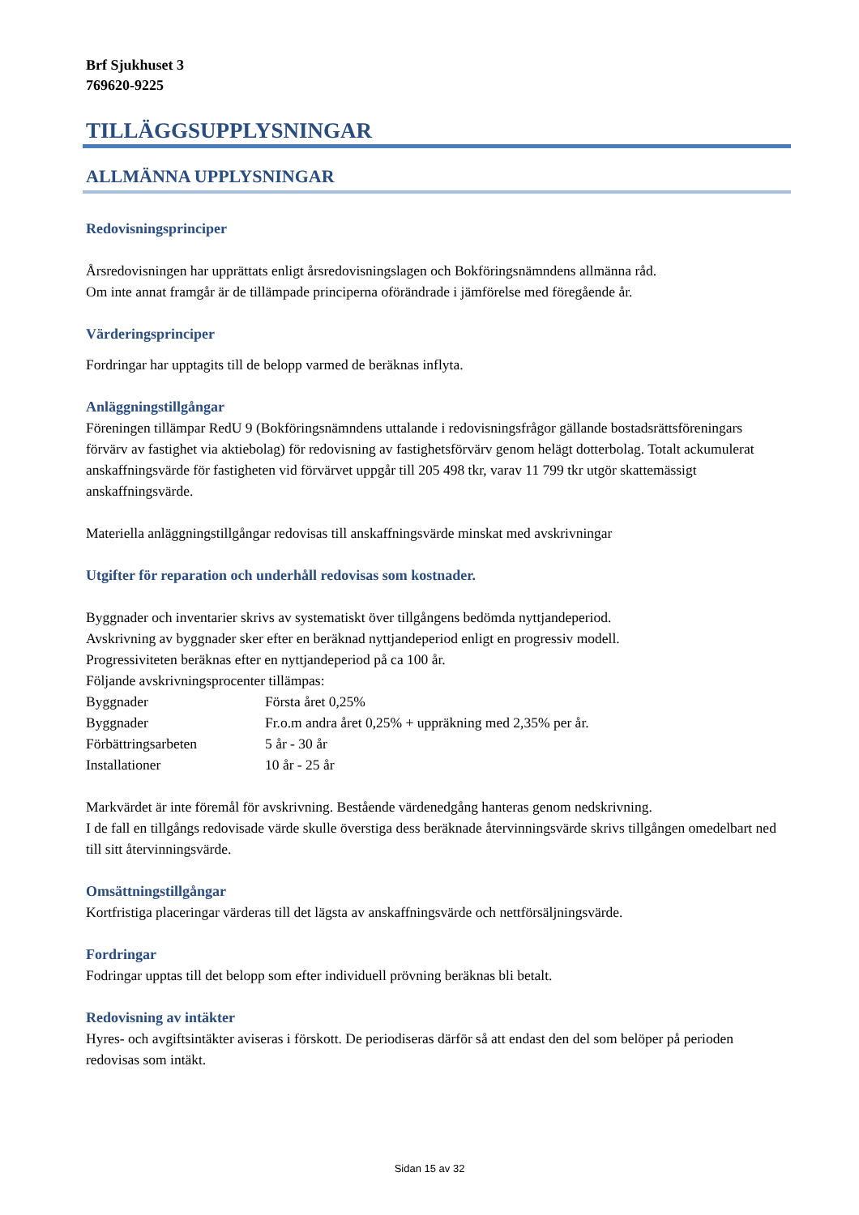Brf Sjukhuset 3
769620-9225
TILLÄGGSUPPLYSNINGAR
ALLMÄNNA UPPLYSNINGAR
Redovisningsprinciper
Årsredovisningen har upprättats enligt årsredovisningslagen och Bokföringsnämndens allmänna råd.
Om inte annat framgår är de tillämpade principerna oförändrade i jämförelse med föregående år.
Värderingsprinciper
Fordringar har upptagits till de belopp varmed de beräknas inflyta.
Anläggningstillgångar
Föreningen tillämpar RedU 9 (Bokföringsnämndens uttalande i redovisningsfrågor gällande bostadsrättsföreningars förvärv av fastighet via aktiebolag) för redovisning av fastighetsförvärv genom helägt dotterbolag. Totalt ackumulerat anskaffningsvärde för fastigheten vid förvärvet uppgår till 205 498 tkr, varav 11 799 tkr utgör skattemässigt anskaffningsvärde.
Materiella anläggningstillgångar redovisas till anskaffningsvärde minskat med avskrivningar
Utgifter för reparation och underhåll redovisas som kostnader.
Byggnader och inventarier skrivs av systematiskt över tillgångens bedömda nyttjandeperiod.
Avskrivning av byggnader sker efter en beräknad nyttjandeperiod enligt en progressiv modell.
Progressiviteten beräknas efter en nyttjandeperiod på ca 100 år.
Följande avskrivningsprocenter tillämpas:
Byggnader Första året 0,25%
Byggnader Fr.o.m andra året 0,25% + uppräkning med 2,35% per år.
Förbättringsarbeten 5 år - 30 år
Installationer 10 år - 25 år
Markvärdet är inte föremål för avskrivning. Bestående värdenedgång hanteras genom nedskrivning.
I de fall en tillgångs redovisade värde skulle överstiga dess beräknade återvinningsvärde skrivs tillgången omedelbart ned till sitt återvinningsvärde.
Omsättningstillgångar
Kortfristiga placeringar värderas till det lägsta av anskaffningsvärde och nettförsäljningsvärde.
Fordringar
Fodringar upptas till det belopp som efter individuell prövning beräknas bli betalt.
Redovisning av intäkter
Hyres- och avgiftsintäkter aviseras i förskott. De periodiseras därför så att endast den del som belöper på perioden redovisas som intäkt.
Sidan 15 av 32